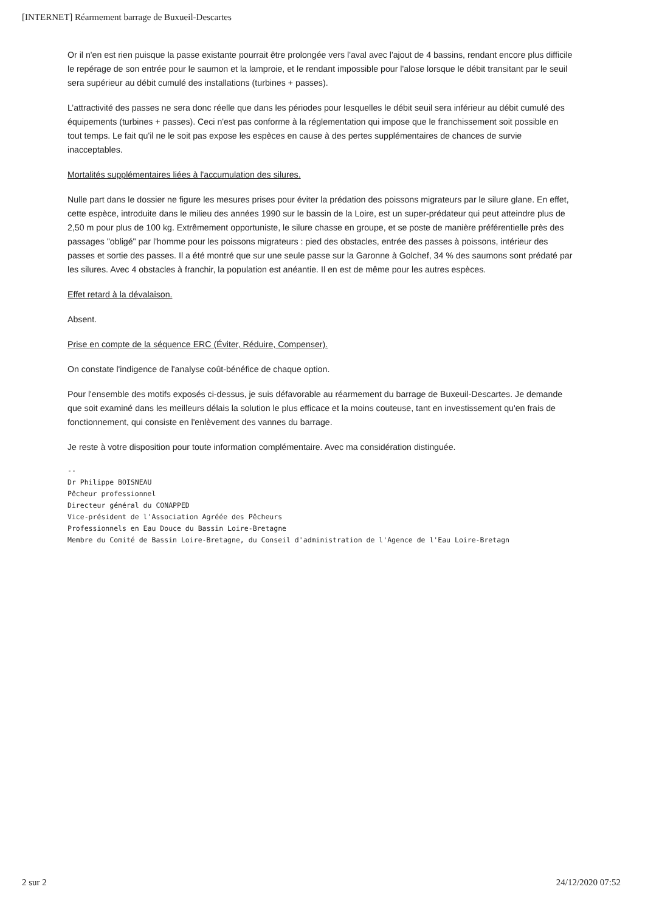[INTERNET] Réarmement barrage de Buxueil-Descartes
Or il n'en est rien puisque la passe existante pourrait être prolongée vers l'aval avec l'ajout de 4 bassins, rendant encore plus difficile le repérage de son entrée pour le saumon et la lamproie, et le rendant impossible pour l'alose lorsque le débit transitant par le seuil sera supérieur au débit cumulé des installations (turbines + passes).
L’attractivité des passes ne sera donc réelle que dans les périodes pour lesquelles le débit seuil sera inférieur au débit cumulé des équipements (turbines + passes). Ceci n'est pas conforme à la réglementation qui impose que le franchissement soit possible en tout temps. Le fait qu'il ne le soit pas expose les espèces en cause à des pertes supplémentaires de chances de survie inacceptables.
Mortalités supplémentaires liées à l'accumulation des silures.
Nulle part dans le dossier ne figure les mesures prises pour éviter la prédation des poissons migrateurs par le silure glane. En effet, cette espèce, introduite dans le milieu des années 1990 sur le bassin de la Loire, est un super-prédateur qui peut atteindre plus de 2,50 m pour plus de 100 kg. Extrêmement opportuniste, le silure chasse en groupe, et se poste de manière préférentielle près des passages "obligé" par l'homme pour les poissons migrateurs : pied des obstacles, entrée des passes à poissons, intérieur des passes et sortie des passes. Il a été montré que sur une seule passe sur la Garonne à Golchef, 34 % des saumons sont prédaté par les silures. Avec 4 obstacles à franchir, la population est anéantie. Il en est de même pour les autres espèces.
Effet retard à la dévalaison.
Absent.
Prise en compte de la séquence ERC (Éviter, Réduire, Compenser).
On constate l'indigence de l'analyse coût-bénéfice de chaque option.
Pour l'ensemble des motifs exposés ci-dessus, je suis défavorable au réarmement du barrage de Buxeuil-Descartes. Je demande que soit examiné dans les meilleurs délais la solution le plus efficace et la moins couteuse, tant en investissement qu'en frais de fonctionnement, qui consiste en l'enlèvement des vannes du barrage.
Je reste à votre disposition pour toute information complémentaire. Avec ma considération distinguée.
-- Dr Philippe BOISNEAU Pêcheur professionnel Directeur général du CONAPPED Vice-président de l'Association Agréée des Pêcheurs Professionnels en Eau Douce du Bassin Loire-Bretagne Membre du Comité de Bassin Loire-Bretagne, du Conseil d'administration de l'Agence de l'Eau Loire-Bretagn
2 sur 2 24/12/2020 07:52